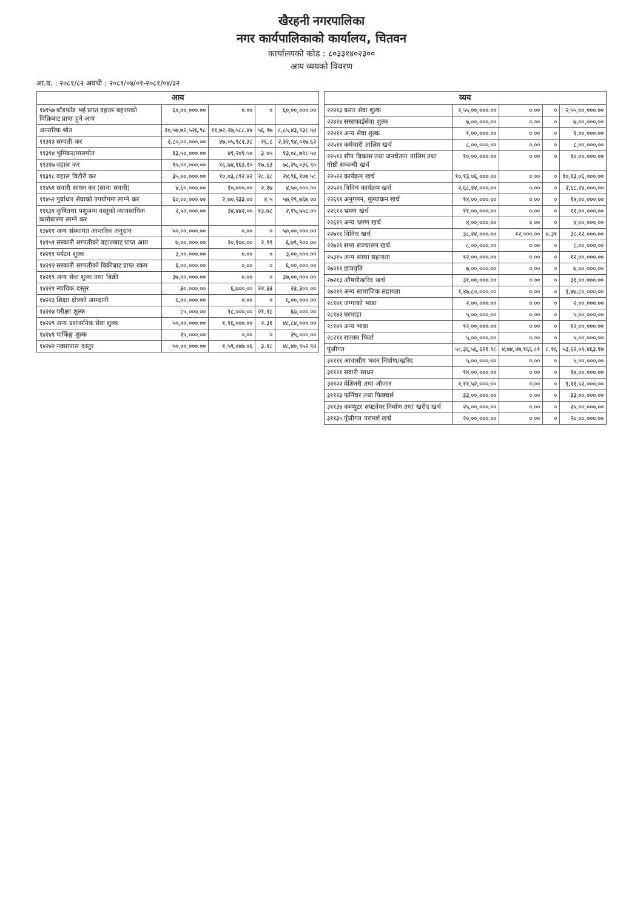खैरहनी नगरपालिका
नगर कार्यपालिकाको कार्यालय, चितवन
कार्यालयको कोड : ८०३३१४०२३००
आय व्ययको विवरण
आ.व. : २०८१/८२ अवधी : २०८१/०४/०१-२०८१/०४/३२
| आय | | | | |
| --- | --- | --- | --- | --- |
| १४१५७ बाँडफाँड भई प्राप्त दहत्तर बहत्तरको विक्रिबाट प्राप्त हुने आय | ६०,००,०००.०० | ०.०० | ० | ६०,००,०००.०० |
| आन्तरिक श्रोत | २०,५७,७२,५२६.९८ | ११,७२,२७,५८८.४४ | ५६.९७ | ८,८५,४३,९३८.५४ |
| ११३१३ सम्पती कर | २,८०,००,०००.०० | ४७,०५,९८२.३८ | १६.८ | २,३२,९४,०१७.६२ |
| ११३१४ भूमिकर/मालपोत | १३,५०,०००.०० | ४१,२०१.५० | ३.०५ | १३,०८,७९८.५० |
| ११३१७ वहाल कर | ९५,००,०००.०० | १६,७४,९६३.१० | १७.६३ | ७८,२५,०३६.९० |
| ११३१८ वहाल विटौरी कर | ३५,००,०००.०० | १०,०३,८९२.४२ | २८.६८ | २४,९६,१०७.५८ |
| ११४५१ सवारी साधन कर (साना सवारी) | ४,६०,०००.०० | १०,०००.०० | २.१७ | ४,५०,०००.०० |
| ११४५२ पुर्वाधार सेवाको उपयोगमा लाग्ने कर | ६०,००,०००.०० | २,७०,२३३.०० | ४.५ | ५७,२९,७६७.०० |
| ११६३१ कृषितथा पशुजन्य वस्तुको व्यावसायिक कारोबारमा लाग्ने कर | २,५०,०००.०० | ३४,४४२.०० | १३.७८ | २,१५,५५८.०० |
| १३४११ अन्य संस्थागत आन्तरिक अनुदान | ५०,००,०००.०० | ०.०० | ० | ५०,००,०००.०० |
| १४१५१ सरकारी सम्पतीको वहालबाट प्राप्त आय | ७,००,०००.०० | २०,१००.०० | २.९९ | ६,७९,९००.०० |
| १४२११ पर्यटन शुल्क | ३,००,०००.०० | ०.०० | ० | ३,००,०००.०० |
| १४२१२ सरकारी सम्पतीको बिक्रीबाट प्राप्त रकम | ६,००,०००.०० | ०.०० | ० | ६,००,०००.०० |
| १४२१९ अन्य सेवा शुल्क तथा बिक्री | ३७,००,०००.०० | ०.०० | ० | ३७,००,०००.०० |
| १४२२१ न्यायिक दस्तुर | ३०,०००.०० | ६,७००.०० | २२.३३ | २३,३००.०० |
| १४२२३ शिक्षा क्षेत्रको आम्दानी | ६,००,०००.०० | ०.०० | ० | ६,००,०००.०० |
| १४२२४ परीक्षा शुल्क | ८५,०००.०० | १८,०००.०० | २१.१८ | ६७,०००.०० |
| १४२२९ अन्य प्रशासनिक सेवा शुल्क | ५०,००,०००.०० | १,१६,०००.०० | २.३१ | ४८,८४,०००.०० |
| १४२४१ पार्किङ्ग शुल्क | २५,०००.०० | ०.०० | ० | २५,०००.०० |
| १४२४२ नक्सापास दस्तुर | ५०,००,०००.०० | १,५९,०४७.०६ | ३.१८ | ४८,४०,९५२.९४ |
| व्यय | | | | |
| --- | --- | --- | --- | --- |
| २२४१३ करार सेवा शुल्क | २,५५,००,०००.०० | ०.०० | ० | २,५५,००,०००.०० |
| २२४१४ सरसफाईसेवा शुल्क | ७,००,०००.०० | ०.०० | ० | ७,००,०००.०० |
| २२४१९ अन्य सेवा शुल्क | १,००,०००.०० | ०.०० | ० | १,००,०००.०० |
| २२५११ कर्मचारी तालिम खर्च | ८,००,०००.०० | ०.०० | ० | ८,००,०००.०० |
| २२५१२ सीप विकास तथा जनचेतना तालिम तथा गोष्ठी सम्बन्धी खर्च | १०,००,०००.०० | ०.०० | ० | १०,००,०००.०० |
| २२५२२ कार्यक्रम खर्च | १०,१३,०६,०००.०० | ०.०० | ० | १०,१३,०६,०००.०० |
| २२५२९ विविध कार्यक्रम खर्च | २,६८,२४,०००.०० | ०.०० | ० | २,६८,२४,०००.०० |
| २२६११ अनुगमन, मूल्यांकन खर्च | १४,००,०००.०० | ०.०० | ० | १४,००,०००.०० |
| २२६१२ भ्रमण खर्च | ११,००,०००.०० | ०.०० | ० | ११,००,०००.०० |
| २२६१९ अन्य भ्रमण खर्च | ४,००,०००.०० | ०.०० | ० | ४,००,०००.०० |
| २२७११ विविध खर्च | ३८,२४,०००.०० | १२,०००.०० | ०.३१ | ३८,१२,०००.०० |
| २२७२१ सभा सञ्चालन खर्च | ८,००,०००.०० | ०.०० | ० | ८,००,०००.०० |
| २५३१५ अन्य संस्था सहायता | १२,००,०००.०० | ०.०० | ० | १२,००,०००.०० |
| २७२११ छात्रवृति | ७,००,०००.०० | ०.०० | ० | ७,००,०००.०० |
| २७२१३ औषधीखरिद खर्च | ३१,००,०००.०० | ०.०० | ० | ३१,००,०००.०० |
| २७२१९ अन्य सामाजिक सहायता | १,४७,८०,०००.०० | ०.०० | ० | १,४७,८०,०००.०० |
| २८१४१ जग्गाको भाडा | २,००,०००.०० | ०.०० | ० | २,००,०००.०० |
| २८१४२ घरभाडा | ५,००,०००.०० | ०.०० | ० | ५,००,०००.०० |
| २८१४९ अन्य भाडा | १२,००,०००.०० | ०.०० | ० | १२,००,०००.०० |
| २८२११ राजस्व फिर्ता | ५,००,०००.०० | ०.०० | ० | ५,००,०००.०० |
| पूंजीगत | ५८,३६,५६,६२१.९८ | ४,७४,४७,१६६.८१ | ८.१६ | ५३,६२,०९,४६३.१७ |
| ३११११ आवासीय भवन निर्माण/खरिद | ५,००,०००.०० | ०.०० | ० | ५,००,०००.०० |
| ३११२१ सवारी साधन | १४,००,०००.०० | ०.०० | ० | १४,००,०००.०० |
| ३११२२ मेशिनरी तथा औजार | १,११,५२,०००.०० | ०.०० | ० | १,११,५२,०००.०० |
| ३११२३ फर्निचर तथा फिक्चर्स | ३३,००,०००.०० | ०.०० | ० | ३३,००,०००.०० |
| ३११३४ कम्प्युटर सफ्टवेयर निर्माण तथा खरीद खर्च | २५,००,०००.०० | ०.०० | ० | २५,००,०००.०० |
| ३११३५ पूँजीगत परामर्श खर्च | २०,००,०००.०० | ०.०० | ० | २०,००,०००.०० |